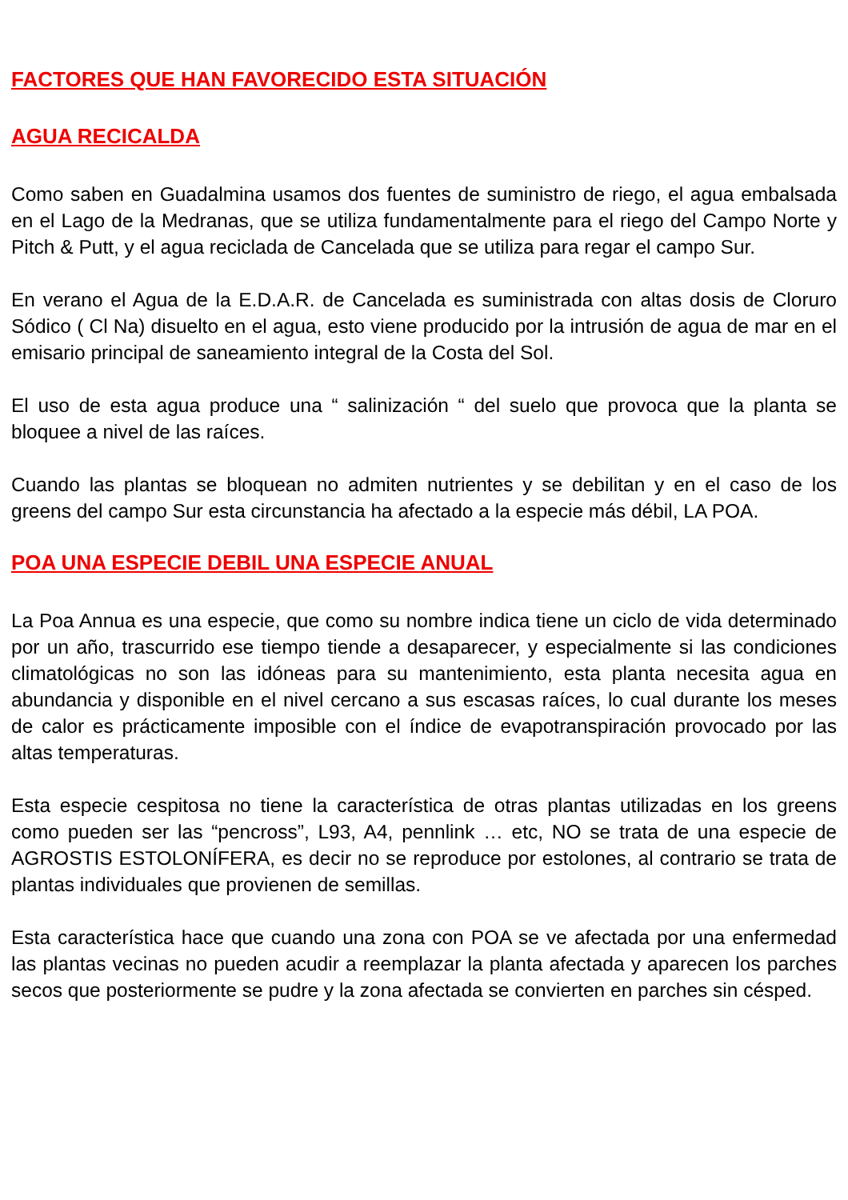FACTORES QUE HAN FAVORECIDO ESTA SITUACIÓN
AGUA RECICALDA
Como saben en Guadalmina usamos dos fuentes de suministro de riego, el agua embalsada en el Lago de la Medranas, que se utiliza fundamentalmente para el riego del Campo Norte y Pitch & Putt, y el agua reciclada de Cancelada que se utiliza para regar el campo Sur.
En verano el Agua de la E.D.A.R. de Cancelada es suministrada con altas dosis de Cloruro Sódico ( Cl Na) disuelto en el agua, esto viene producido por la intrusión de agua de mar en el emisario principal de saneamiento integral de la Costa del Sol.
El uso de esta agua produce una “ salinización “ del suelo que provoca que la planta se bloquee a nivel de las raíces.
Cuando las plantas se bloquean no admiten nutrientes y se debilitan y en el caso de los greens del campo Sur esta circunstancia ha afectado a la especie más débil, LA POA.
POA UNA ESPECIE DEBIL UNA ESPECIE ANUAL
La Poa Annua es una especie, que como su nombre indica tiene un ciclo de vida determinado por un año, trascurrido ese tiempo tiende a desaparecer, y especialmente si las condiciones climatológicas no son las idóneas para su mantenimiento, esta planta necesita agua en abundancia y disponible en el nivel cercano a sus escasas raíces, lo cual durante los meses de calor es prácticamente imposible con el índice de evapotranspiración provocado por las altas temperaturas.
Esta especie cespitosa no tiene la característica de otras plantas utilizadas en los greens como pueden ser las “pencross”, L93, A4, pennlink … etc, NO se trata de una especie de AGROSTIS ESTOLONÍFERA, es decir no se reproduce por estolones, al contrario se trata de plantas individuales que provienen de semillas.
Esta característica hace que cuando una zona con POA se ve afectada por una enfermedad las plantas vecinas no pueden acudir a reemplazar la planta afectada y aparecen los parches secos que posteriormente se pudre y la zona afectada se convierten en parches sin césped.